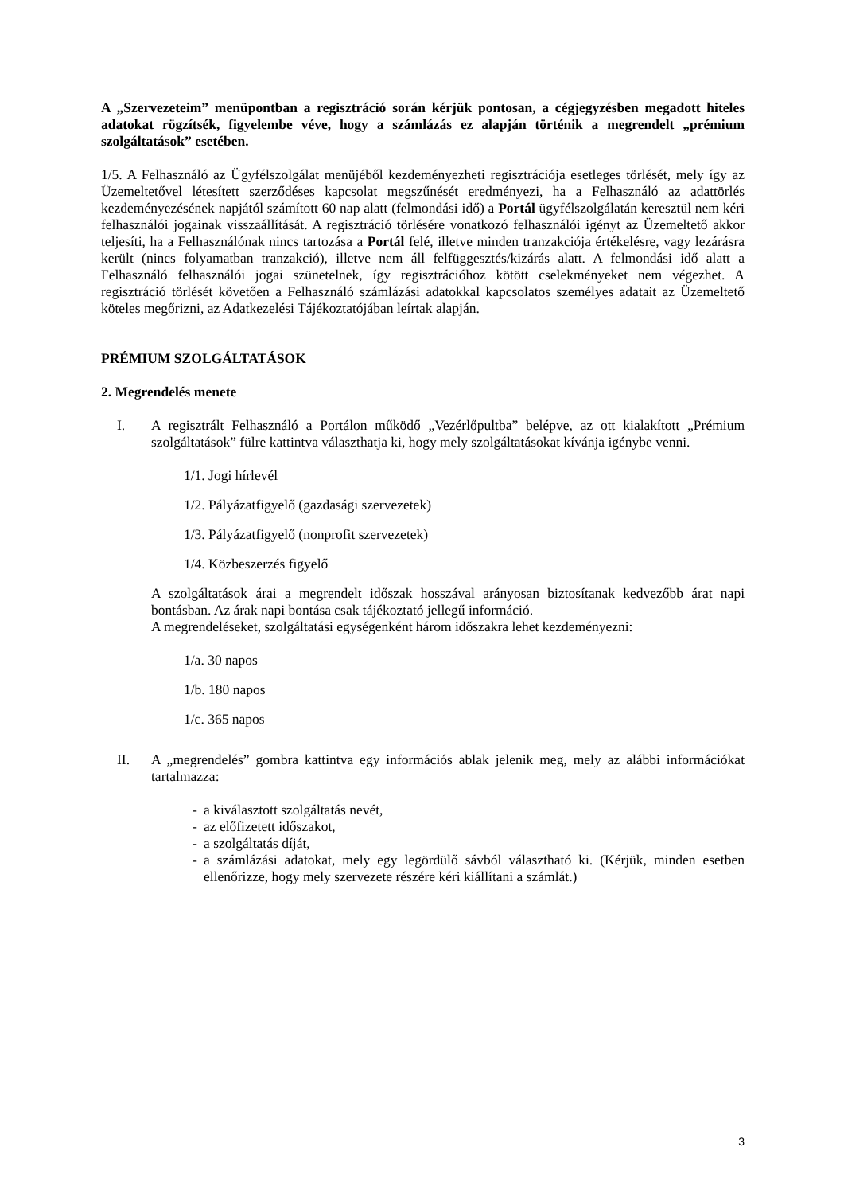A „Szervezeteim” menüpontban a regisztráció során kérjük pontosan, a cégjegyzésben megadott hiteles adatokat rögzítsék, figyelembe véve, hogy a számlázás ez alapján történik a megrendelt „prémium szolgáltatások” esetében.
1/5. A Felhasználó az Ügyfélszolgálat menüjéből kezdeményezheti regisztrációja esetleges törlését, mely így az Üzemeltetővel létesített szerződéses kapcsolat megszűnését eredményezi, ha a Felhasználó az adattörlés kezdeményezésének napjától számított 60 nap alatt (felmondási idő) a Portál ügyfélszolgálatán keresztül nem kéri felhasználói jogainak visszaállítását. A regisztráció törlésére vonatkozó felhasználói igényt az Üzemeltető akkor teljesíti, ha a Felhasználónak nincs tartozása a Portál felé, illetve minden tranzakciója értékelésre, vagy lezárásra került (nincs folyamatban tranzakció), illetve nem áll felfüggesztés/kizárás alatt. A felmondási idő alatt a Felhasználó felhasználói jogai szünetelnek, így regisztrációhoz kötött cselekményeket nem végezhet. A regisztráció törlését követően a Felhasználó számlázási adatokkal kapcsolatos személyes adatait az Üzemeltető köteles megőrizni, az Adatkezelési Tájékoztatójában leírtak alapján.
PRÉMIUM SZOLGÁLTATÁSOK
2. Megrendelés menete
I. A regisztrált Felhasználó a Portálon működő „Vezérlőpultba” belépve, az ott kialakított „Prémium szolgáltatások” fülre kattintva választhatja ki, hogy mely szolgáltatásokat kívánja igénybe venni.
1/1. Jogi hírlevél
1/2. Pályázatfigyelő (gazdasági szervezetek)
1/3. Pályázatfigyelő (nonprofit szervezetek)
1/4. Közbeszerzés figyelő
A szolgáltatások árai a megrendelt időszak hosszával arányosan biztosítanak kedvezőbb árat napi bontásban. Az árak napi bontása csak tájékoztató jellegű információ.
A megrendeléseket, szolgáltatási egységenként három időszakra lehet kezdeményezni:
1/a. 30 napos
1/b. 180 napos
1/c. 365 napos
II. A „megrendelés” gombra kattintva egy információs ablak jelenik meg, mely az alábbi információkat tartalmazza:
- a kiválasztott szolgáltatás nevét,
- az előfizetett időszakot,
- a szolgáltatás díját,
- a számlázási adatokat, mely egy legördülő sávból választható ki. (Kérjük, minden esetben ellenőrizze, hogy mely szervezete részére kéri kiállítani a számlát.)
3